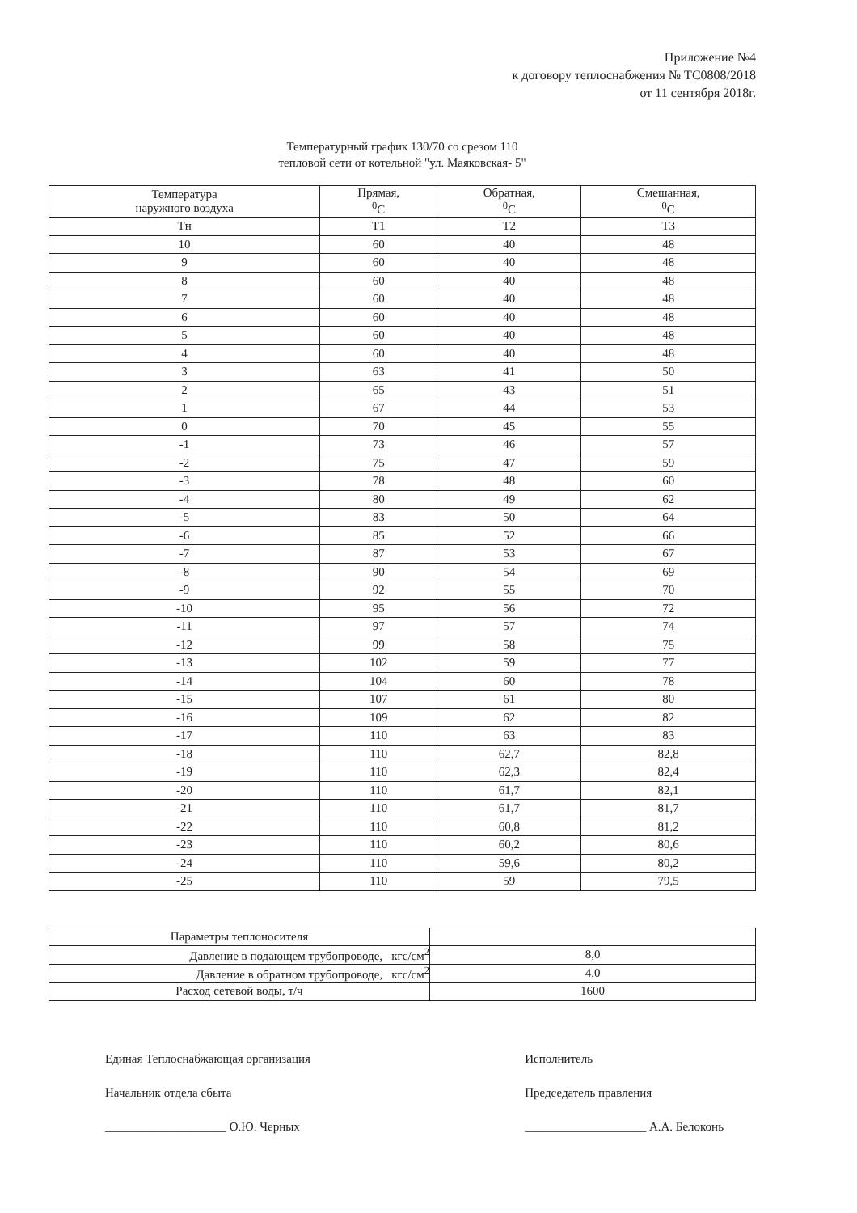Приложение №4
к договору теплоснабжения № ТС0808/2018
от 11 сентября 2018г.
Температурный график 130/70 со срезом 110
тепловой сети от котельной "ул. Маяковская- 5"
| Температура наружного воздуха | Прямая, <sup>0</sup> С | Обратная, <sup>0</sup> С | Смешанная, <sup>0</sup> С |
| --- | --- | --- | --- |
| Тн | Т1 | Т2 | Т3 |
| 10 | 60 | 40 | 48 |
| 9 | 60 | 40 | 48 |
| 8 | 60 | 40 | 48 |
| 7 | 60 | 40 | 48 |
| 6 | 60 | 40 | 48 |
| 5 | 60 | 40 | 48 |
| 4 | 60 | 40 | 48 |
| 3 | 63 | 41 | 50 |
| 2 | 65 | 43 | 51 |
| 1 | 67 | 44 | 53 |
| 0 | 70 | 45 | 55 |
| -1 | 73 | 46 | 57 |
| -2 | 75 | 47 | 59 |
| -3 | 78 | 48 | 60 |
| -4 | 80 | 49 | 62 |
| -5 | 83 | 50 | 64 |
| -6 | 85 | 52 | 66 |
| -7 | 87 | 53 | 67 |
| -8 | 90 | 54 | 69 |
| -9 | 92 | 55 | 70 |
| -10 | 95 | 56 | 72 |
| -11 | 97 | 57 | 74 |
| -12 | 99 | 58 | 75 |
| -13 | 102 | 59 | 77 |
| -14 | 104 | 60 | 78 |
| -15 | 107 | 61 | 80 |
| -16 | 109 | 62 | 82 |
| -17 | 110 | 63 | 83 |
| -18 | 110 | 62,7 | 82,8 |
| -19 | 110 | 62,3 | 82,4 |
| -20 | 110 | 61,7 | 82,1 |
| -21 | 110 | 61,7 | 81,7 |
| -22 | 110 | 60,8 | 81,2 |
| -23 | 110 | 60,2 | 80,6 |
| -24 | 110 | 59,6 | 80,2 |
| -25 | 110 | 59 | 79,5 |
| Параметры теплоносителя | |
| Давление в подающем трубопроводе, кгс/см<sup>2</sup> | 8,0 |
| Давление в обратном трубопроводе, кгс/см<sup>2</sup> | 4,0 |
| Расход сетевой воды, т/ч | 1600 |
Единая Теплоснабжающая организация
Начальник отдела сбыта
____________________ О.Ю. Черных
Исполнитель
Председатель правления
____________________ А.А. Белоконь